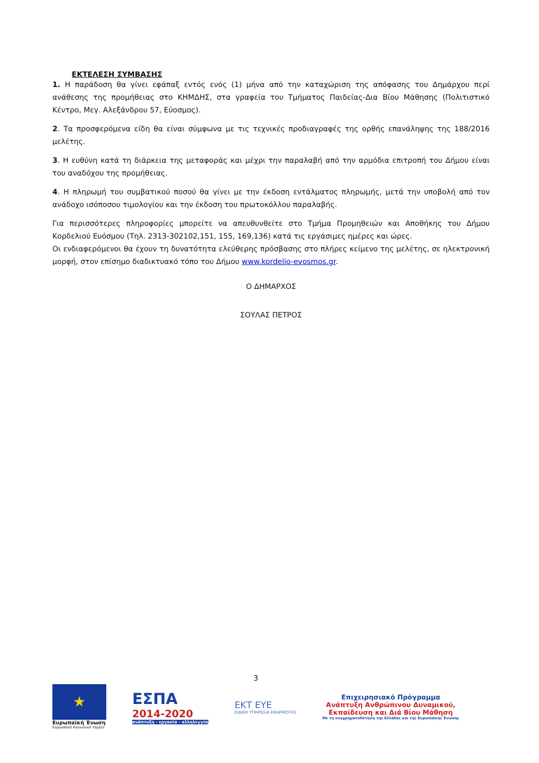ΕΚΤΕΛΕΣΗ ΣΥΜΒΑΣΗΣ
1. Η παράδοση θα γίνει εφάπαξ εντός ενός (1) μήνα από την καταχώριση της απόφασης του Δημάρχου περί ανάθεσης της προμήθειας στο ΚΗΜΔΗΣ, στα γραφεία του Τμήματος Παιδείας-Δια Βίου Μάθησης (Πολιτιστικό Κέντρο, Μεγ. Αλεξάνδρου 57, Εύοσμος).
2. Τα προσφερόμενα είδη θα είναι σύμφωνα με τις τεχνικές προδιαγραφές της ορθής επανάληψης της 188/2016 μελέτης.
3. Η ευθύνη κατά τη διάρκεια της μεταφοράς και μέχρι την παραλαβή από την αρμόδια επιτροπή του Δήμου είναι του αναδόχου της προμήθειας.
4. Η πληρωμή του συμβατικού ποσού θα γίνει με την έκδοση εντάλματος πληρωμής, μετά την υποβολή από τον ανάδοχο ισόποσου τιμολογίου και την έκδοση του πρωτοκόλλου παραλαβής.
Για περισσότερες πληροφορίες μπορείτε να απευθυνθείτε στο Τμήμα Προμηθειών και Αποθήκης του Δήμου Κορδελιού Ευόσμου (Τηλ. 2313-302102,151, 155, 169,136) κατά τις εργάσιμες ημέρες και ώρες.
Οι ενδιαφερόμενοι θα έχουν τη δυνατότητα ελεύθερης πρόσβασης στο πλήρες κείμενο της μελέτης, σε ηλεκτρονική μορφή, στον επίσημο διαδικτυακό τόπο του Δήμου www.kordelio-evosmos.gr.
Ο ΔΗΜΑΡΧΟΣ
ΣΟΥΛΑΣ ΠΕΤΡΟΣ
3
★
Ευρωπαϊκή Ένωση
Ευρωπαϊκό Κοινωνικό Ταμείο
ΕΣΠΑ
2014-2020
ανάπτυξη - εργασία - αλληλεγγύη
ΕΚΤ ΕΥΕ
ΕΙΔΙΚΗ ΥΠΗΡΕΣΙΑ ΕΦΑΡΜΟΓΗΣ
Επιχειρησιακό Πρόγραμμα
Ανάπτυξη Ανθρώπινου Δυναμικού,
Εκπαίδευση και Διά Βίου Μάθηση
Με τη συγχρηματοδότηση της Ελλάδας και της Ευρωπαϊκής Ένωσης